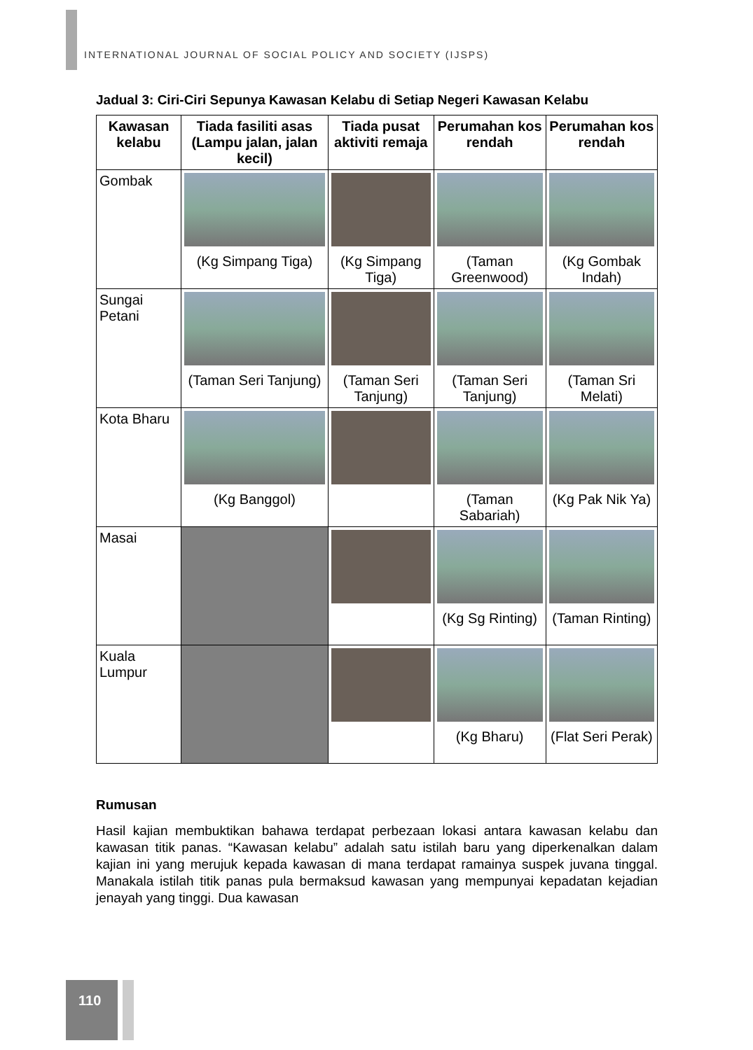INTERNATIONAL JOURNAL OF SOCIAL POLICY AND SOCIETY (IJSPS)
Jadual 3: Ciri-Ciri Sepunya Kawasan Kelabu di Setiap Negeri Kawasan Kelabu
| Kawasan kelabu | Tiada fasiliti asas (Lampu jalan, jalan kecil) | Tiada pusat aktiviti remaja | Perumahan kos rendah | Perumahan kos rendah |
| --- | --- | --- | --- | --- |
| Gombak | (Kg Simpang Tiga) | (Kg Simpang Tiga) | (Taman Greenwood) | (Kg Gombak Indah) |
| Sungai Petani | (Taman Seri Tanjung) | (Taman Seri Tanjung) | (Taman Seri Tanjung) | (Taman Sri Melati) |
| Kota Bharu | (Kg Banggol) | | (Taman Sabariah) | (Kg Pak Nik Ya) |
| Masai | | | (Kg Sg Rinting) | (Taman Rinting) |
| Kuala Lumpur | | | (Kg Bharu) | (Flat Seri Perak) |
Rumusan
Hasil kajian membuktikan bahawa terdapat perbezaan lokasi antara kawasan kelabu dan kawasan titik panas. “Kawasan kelabu” adalah satu istilah baru yang diperkenalkan dalam kajian ini yang merujuk kepada kawasan di mana terdapat ramainya suspek juvana tinggal. Manakala istilah titik panas pula bermaksud kawasan yang mempunyai kepadatan kejadian jenayah yang tinggi. Dua kawasan
110